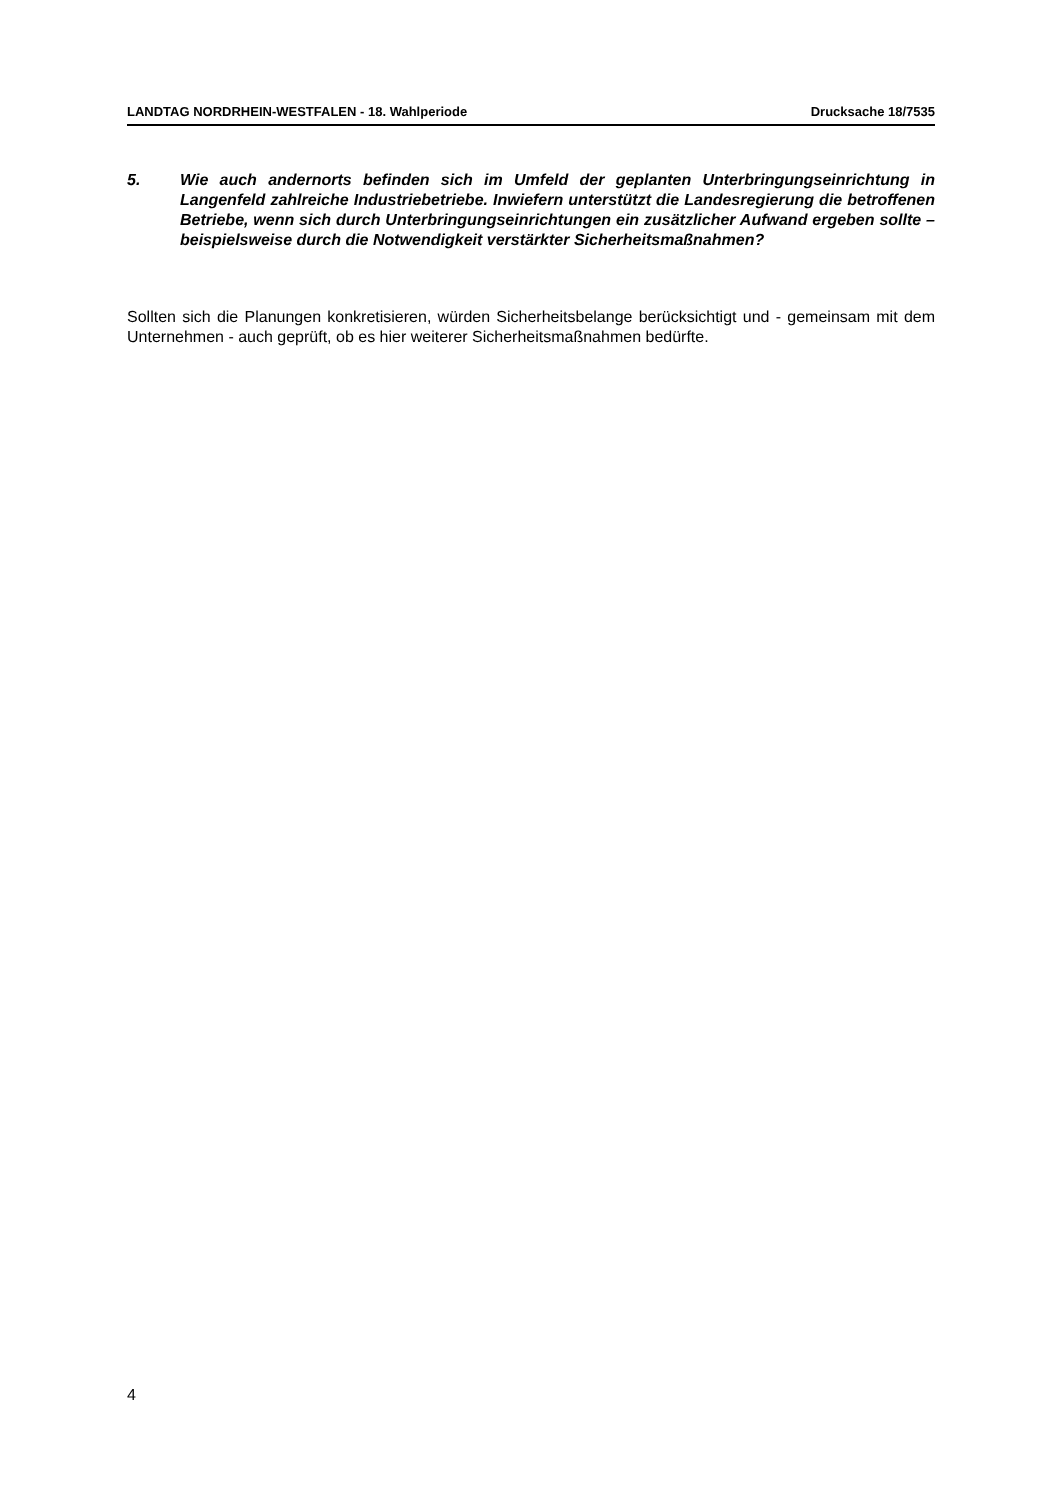LANDTAG NORDRHEIN-WESTFALEN - 18. Wahlperiode Drucksache 18/7535
5. Wie auch andernorts befinden sich im Umfeld der geplanten Unterbringungsein­richtung in Langenfeld zahlreiche Industriebetriebe. Inwiefern unterstützt die Lan­desregierung die betroffenen Betriebe, wenn sich durch Unterbringungseinrich­tungen ein zusätzlicher Aufwand ergeben sollte – beispielsweise durch die Not­wendigkeit verstärkter Sicherheitsmaßnahmen?
Sollten sich die Planungen konkretisieren, würden Sicherheitsbelange berücksichtigt und - ge­meinsam mit dem Unternehmen - auch geprüft, ob es hier weiterer Sicherheitsmaßnahmen bedürfte.
4